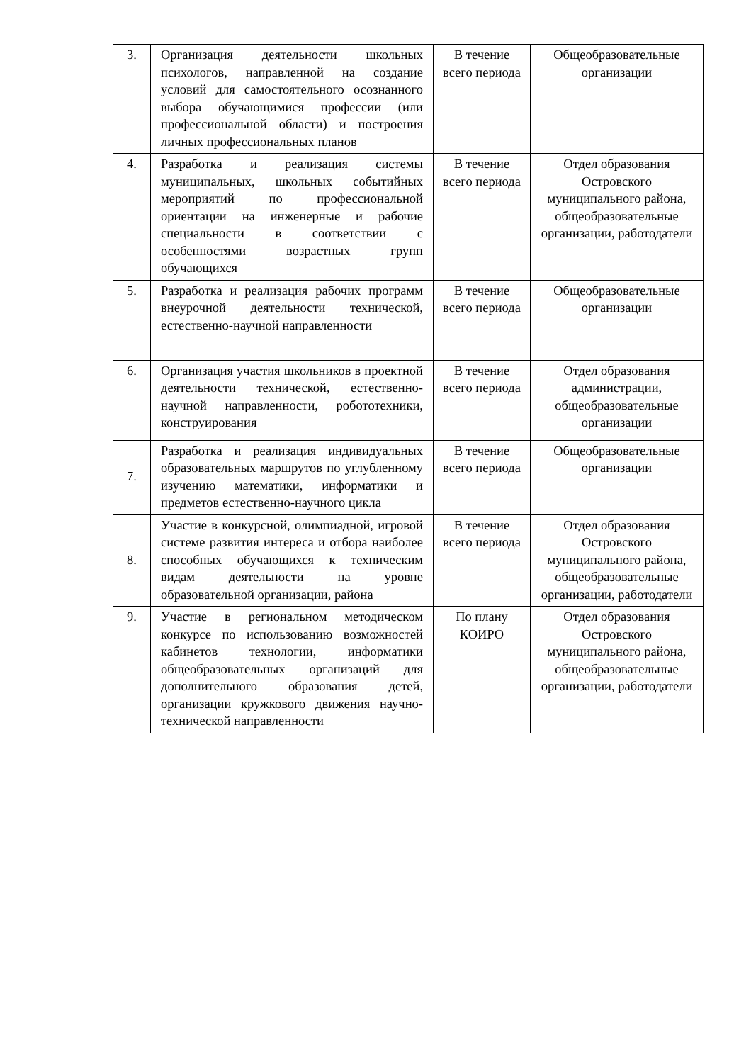| 3. | Организация деятельности школьных психологов, направленной на создание условий для самостоятельного осознанного выбора обучающимися профессии (или профессиональной области) и построения личных профессиональных планов | В течение всего периода | Общеобразовательные организации |
| 4. | Разработка и реализация системы муниципальных, школьных событийных мероприятий по профессиональной ориентации на инженерные и рабочие специальности в соответствии с особенностями возрастных групп обучающихся | В течение всего периода | Отдел образования Островского муниципального района, общеобразовательные организации, работодатели |
| 5. | Разработка и реализация рабочих программ внеурочной деятельности технической, естественно-научной направленности | В течение всего периода | Общеобразовательные организации |
| 6. | Организация участия школьников в проектной деятельности технической, естественно-научной направленности, робототехники, конструирования | В течение всего периода | Отдел образования администрации, общеобразовательные организации |
| 7. | Разработка и реализация индивидуальных образовательных маршрутов по углубленному изучению математики, информатики и предметов естественно-научного цикла | В течение всего периода | Общеобразовательные организации |
| 8. | Участие в конкурсной, олимпиадной, игровой системе развития интереса и отбора наиболее способных обучающихся к техническим видам деятельности на уровне образовательной организации, района | В течение всего периода | Отдел образования Островского муниципального района, общеобразовательные организации, работодатели |
| 9. | Участие в региональном методическом конкурсе по использованию возможностей кабинетов технологии, информатики общеобразовательных организаций для дополнительного образования детей, организации кружкового движения научно-технической направленности | По плану КОИРО | Отдел образования Островского муниципального района, общеобразовательные организации, работодатели |